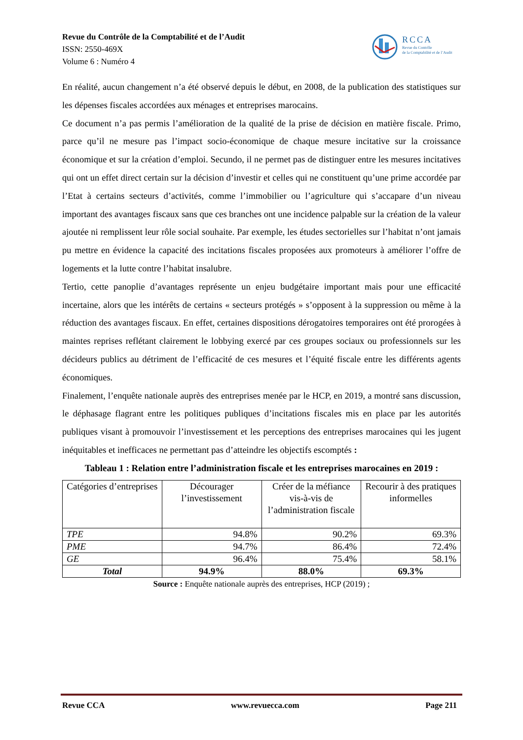Revue du Contrôle de la Comptabilité et de l’Audit
ISSN: 2550-469X
Volume 6 : Numéro 4
RCCA
Revue du Contrôle
de la Comptabilité et de l’Audit
En réalité, aucun changement n’a été observé depuis le début, en 2008, de la publication des statistiques sur les dépenses fiscales accordées aux ménages et entreprises marocains.
Ce document n’a pas permis l’amélioration de la qualité de la prise de décision en matière fiscale. Primo, parce qu’il ne mesure pas l’impact socio-économique de chaque mesure incitative sur la croissance économique et sur la création d’emploi. Secundo, il ne permet pas de distinguer entre les mesures incitatives qui ont un effet direct certain sur la décision d’investir et celles qui ne constituent qu’une prime accordée par l’Etat à certains secteurs d’activités, comme l’immobilier ou l’agriculture qui s’accapare d’un niveau important des avantages fiscaux sans que ces branches ont une incidence palpable sur la création de la valeur ajoutée ni remplissent leur rôle social souhaite. Par exemple, les études sectorielles sur l’habitat n’ont jamais pu mettre en évidence la capacité des incitations fiscales proposées aux promoteurs à améliorer l’offre de logements et la lutte contre l’habitat insalubre.
Tertio, cette panoplie d’avantages représente un enjeu budgétaire important mais pour une efficacité incertaine, alors que les intérêts de certains « secteurs protégés » s’opposent à la suppression ou même à la réduction des avantages fiscaux. En effet, certaines dispositions dérogatoires temporaires ont été prorogées à maintes reprises reflétant clairement le lobbying exercé par ces groupes sociaux ou professionnels sur les décideurs publics au détriment de l’efficacité de ces mesures et l’équité fiscale entre les différents agents économiques.
Finalement, l’enquête nationale auprès des entreprises menée par le HCP, en 2019, a montré sans discussion, le déphasage flagrant entre les politiques publiques d’incitations fiscales mis en place par les autorités publiques visant à promouvoir l’investissement et les perceptions des entreprises marocaines qui les jugent inéquitables et inefficaces ne permettant pas d’atteindre les objectifs escomptés :
Tableau 1 : Relation entre l’administration fiscale et les entreprises marocaines en 2019 :
| Catégories d’entreprises | Décourager l’investissement | Créer de la méfiance vis-à-vis de l’administration fiscale | Recourir à des pratiques informelles |
| --- | --- | --- | --- |
| TPE | 94.8% | 90.2% | 69.3% |
| PME | 94.7% | 86.4% | 72.4% |
| GE | 96.4% | 75.4% | 58.1% |
| Total | 94.9% | 88.0% | 69.3% |
Source : Enquête nationale auprès des entreprises, HCP (2019) ;
Revue CCA www.revuecca.com Page 211